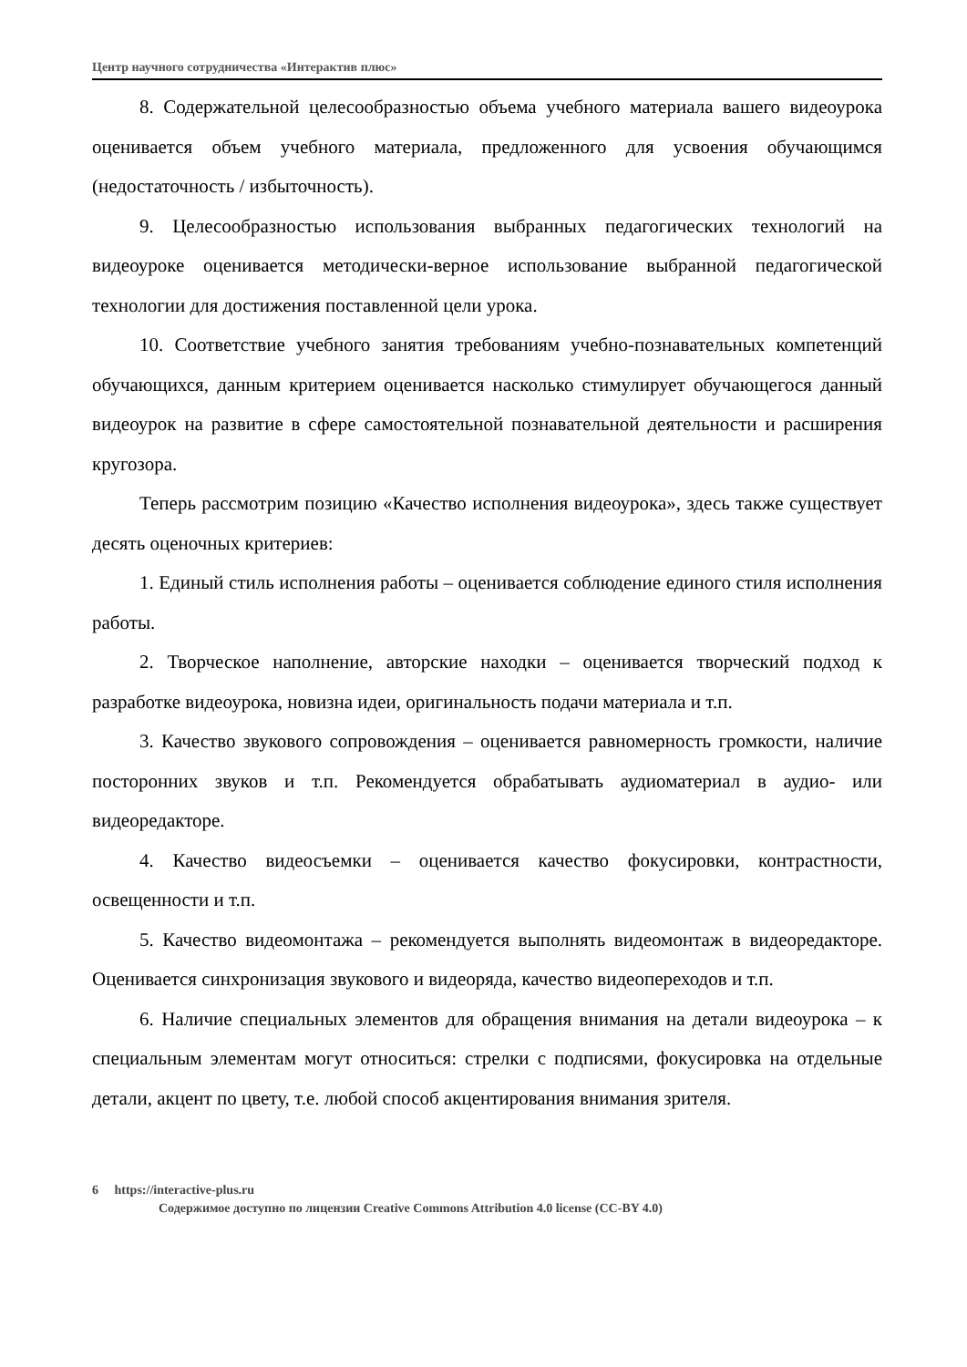Центр научного сотрудничества «Интерактив плюс»
8. Содержательной целесообразностью объема учебного материала вашего видеоурока оценивается объем учебного материала, предложенного для усвоения обучающимся (недостаточность / избыточность).
9. Целесообразностью использования выбранных педагогических технологий на видеоуроке оценивается методически-верное использование выбранной педагогической технологии для достижения поставленной цели урока.
10. Соответствие учебного занятия требованиям учебно-познавательных компетенций обучающихся, данным критерием оценивается насколько стимулирует обучающегося данный видеоурок на развитие в сфере самостоятельной познавательной деятельности и расширения кругозора.
Теперь рассмотрим позицию «Качество исполнения видеоурока», здесь также существует десять оценочных критериев:
1. Единый стиль исполнения работы – оценивается соблюдение единого стиля исполнения работы.
2. Творческое наполнение, авторские находки – оценивается творческий подход к разработке видеоурока, новизна идеи, оригинальность подачи материала и т.п.
3. Качество звукового сопровождения – оценивается равномерность громкости, наличие посторонних звуков и т.п. Рекомендуется обрабатывать аудиоматериал в аудио- или видеоредакторе.
4. Качество видеосъемки – оценивается качество фокусировки, контрастности, освещенности и т.п.
5. Качество видеомонтажа – рекомендуется выполнять видеомонтаж в видеоредакторе. Оценивается синхронизация звукового и видеоряда, качество видеопереходов и т.п.
6. Наличие специальных элементов для обращения внимания на детали видеоурока – к специальным элементам могут относиться: стрелки с подписями, фокусировка на отдельные детали, акцент по цвету, т.е. любой способ акцентирования внимания зрителя.
6 https://interactive-plus.ru
Содержимое доступно по лицензии Creative Commons Attribution 4.0 license (CC-BY 4.0)